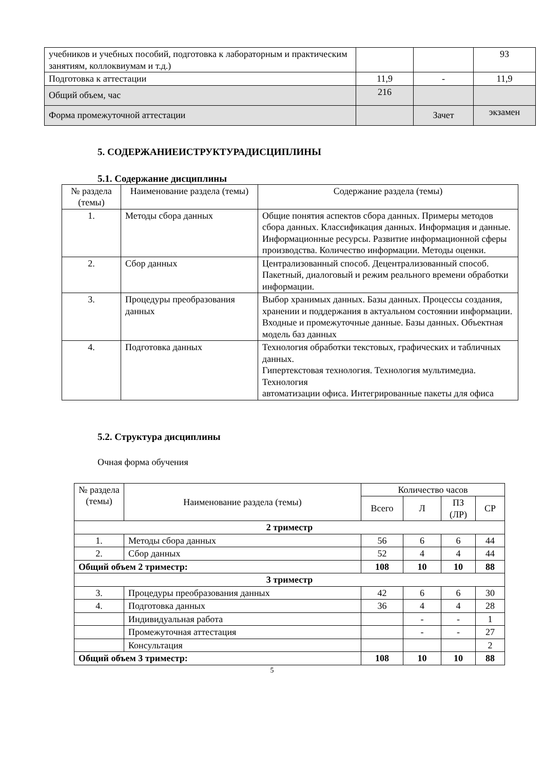| учебников и учебных пособий, подготовка к лабораторным и практическим занятиям, коллоквиумам и т.д.) | | | 93 |
| Подготовка к аттестации | 11,9 | - | 11,9 |
| Общий объем, час | 216 | | |
| Форма промежуточной аттестации | | Зачет | экзамен |
5. СОДЕРЖАНИЕИСТРУКТУРАДИСЦИПЛИНЫ
5.1. Содержание дисциплины
| № раздела (темы) | Наименование раздела (темы) | Содержание раздела (темы) |
| 1. | Методы сбора данных | Общие понятия аспектов сбора данных. Примеры методов сбора данных. Классификация данных. Информация и данные. Информационные ресурсы. Развитие информационной сферы производства. Количество информации. Методы оценки. |
| 2. | Сбор данных | Централизованный способ. Децентрализованный способ. Пакетный, диалоговый и режим реального времени обработки информации. |
| 3. | Процедуры преобразования данных | Выбор хранимых данных. Базы данных. Процессы создания, хранении и поддержания в актуальном состоянии информации. Входные и промежуточные данные. Базы данных. Объектная модель баз данных |
| 4. | Подготовка данных | Технология обработки текстовых, графических и табличных данных. Гипертекстовая технология. Технология мультимедиа. Технология автоматизации офиса. Интегрированные пакеты для офиса |
5.2. Структура дисциплины
Очная форма обучения
| № раздела (темы) | Наименование раздела (темы) | Количество часов | | | |
| | | Всего | Л | ПЗ (ЛР) | СР |
| 2 триместр | | | | | |
| 1. | Методы сбора данных | 56 | 6 | 6 | 44 |
| 2. | Сбор данных | 52 | 4 | 4 | 44 |
| Общий объем 2 триместр: | | 108 | 10 | 10 | 88 |
| 3 триместр | | | | | |
| 3. | Процедуры преобразования данных | 42 | 6 | 6 | 30 |
| 4. | Подготовка данных | 36 | 4 | 4 | 28 |
| | Индивидуальная работа | | - | - | 1 |
| | Промежуточная аттестация | | - | - | 27 |
| | Консультация | | | | 2 |
| Общий объем 3 триместр: | | 108 | 10 | 10 | 88 |
5